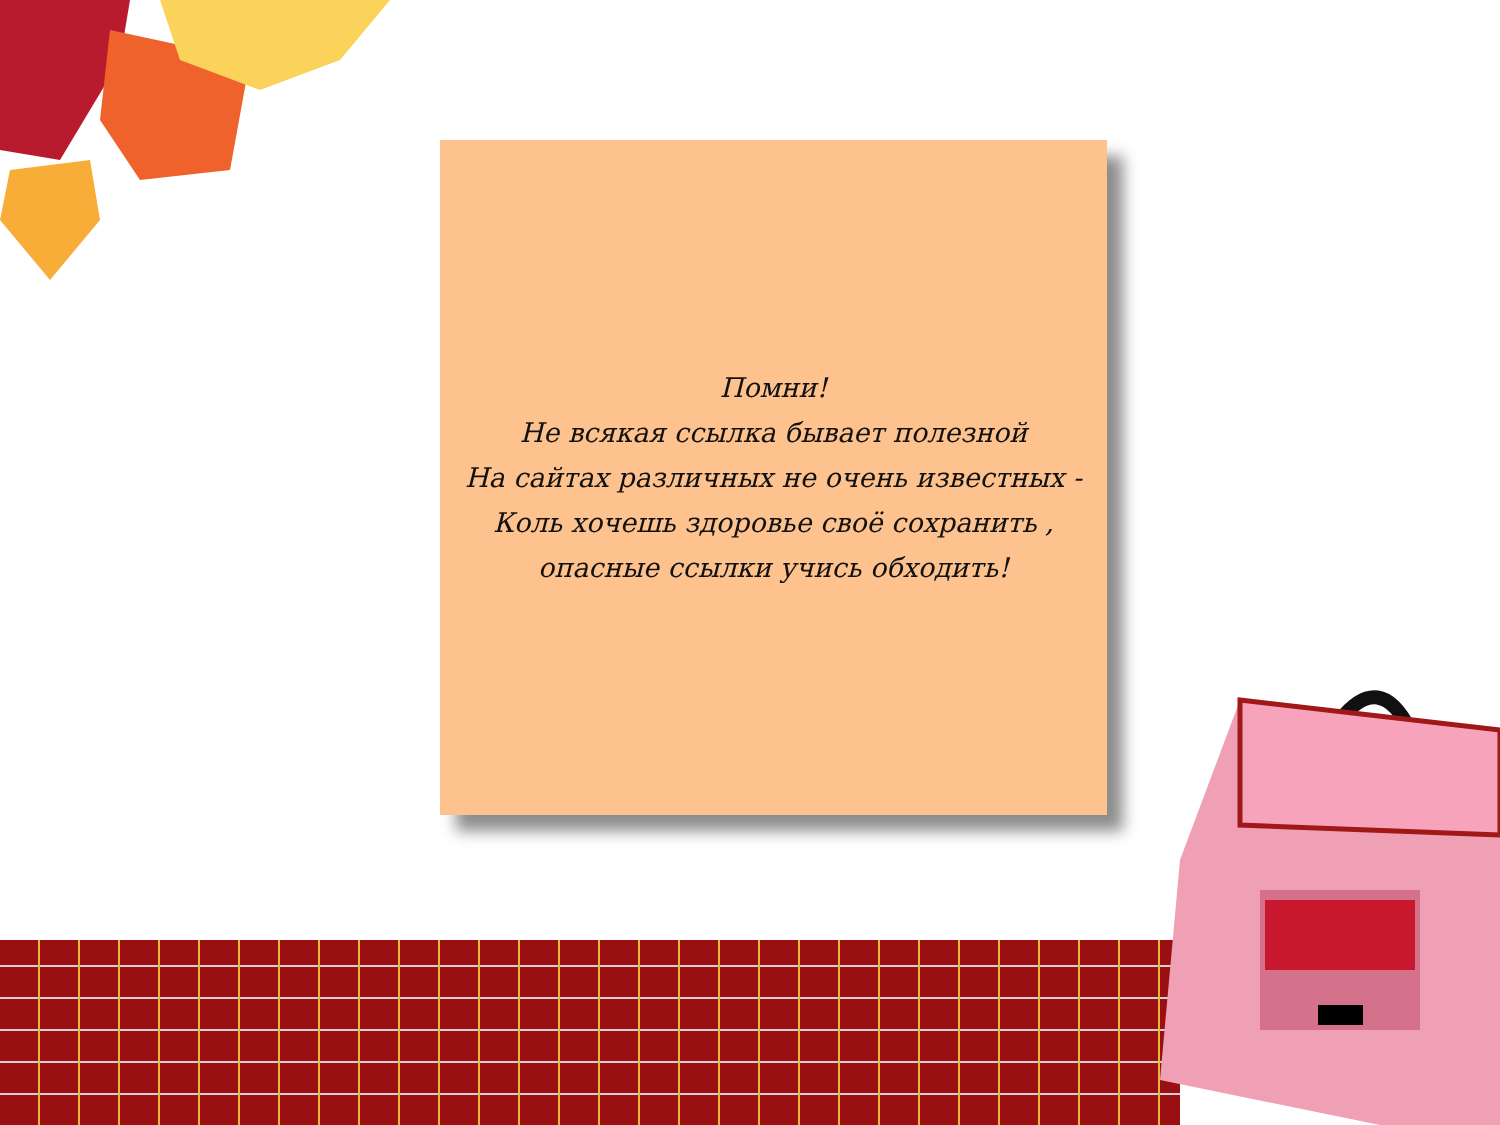Помни!
Не всякая ссылка бывает полезной
На сайтах различных не очень известных -
Коль хочешь здоровье своё сохранить ,
опасные ссылки учись обходить!